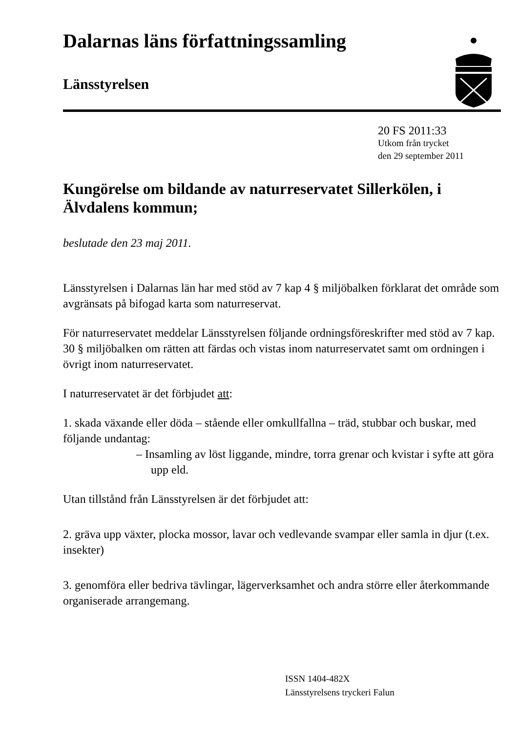Dalarnas läns författningssamling
Länsstyrelsen
20 FS 2011:33
Utkom från trycket
den 29 september 2011
Kungörelse om bildande av naturreservatet Sillerkölen, i Älvdalens kommun;
beslutade den 23 maj 2011.
Länsstyrelsen i Dalarnas län har med stöd av 7 kap 4 § miljöbalken förklarat det område som avgränsats på bifogad karta som naturreservat.
För naturreservatet meddelar Länsstyrelsen följande ordningsföreskrifter med stöd av 7 kap. 30 § miljöbalken om rätten att färdas och vistas inom naturreservatet samt om ordningen i övrigt inom naturreservatet.
I naturreservatet är det förbjudet att:
1. skada växande eller döda – stående eller omkullfallna – träd, stubbar och buskar, med följande undantag:
– Insamling av löst liggande, mindre, torra grenar och kvistar i syfte att göra upp eld.
Utan tillstånd från Länsstyrelsen är det förbjudet att:
2. gräva upp växter, plocka mossor, lavar och vedlevande svampar eller samla in djur (t.ex. insekter)
3. genomföra eller bedriva tävlingar, lägerverksamhet och andra större eller återkommande organiserade arrangemang.
ISSN 1404-482X
Länsstyrelsens tryckeri Falun